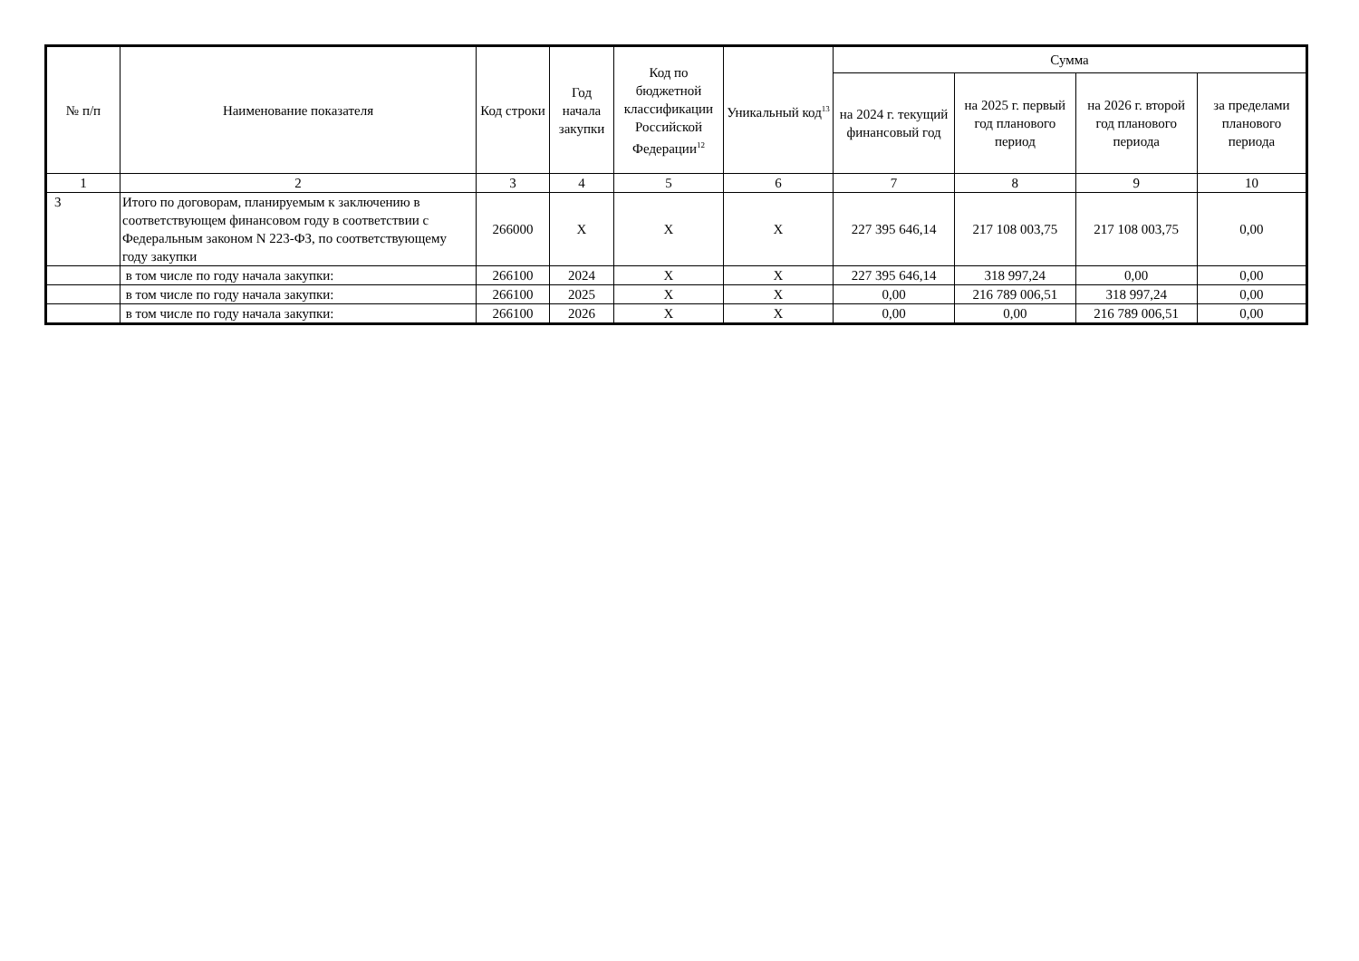| № п/п | Наименование показателя | Код строки | Год начала закупки | Код по бюджетной классификации Российской Федерации<sup>12</sup> | Уникальный код<sup>13</sup> | Сумма | | | |
| --- | --- | --- | --- | --- | --- | --- | --- | --- | --- |
| | | | | | | на 2024 г. текущий финансовый год | на 2025 г. первый год планового период | на 2026 г. второй год планового периода | за пределами планового периода |
| 1 | 2 | 3 | 4 | 5 | 6 | 7 | 8 | 9 | 10 |
| 3 | Итого по договорам, планируемым к заключению в соответствующем финансовом году в соответствии с Федеральным законом N 223-ФЗ, по соответствующему году закупки | 266000 | X | X | X | 227 395 646,14 | 217 108 003,75 | 217 108 003,75 | 0,00 |
| | в том числе по году начала закупки: | 266100 | 2024 | X | X | 227 395 646,14 | 318 997,24 | 0,00 | 0,00 |
| | в том числе по году начала закупки: | 266100 | 2025 | X | X | 0,00 | 216 789 006,51 | 318 997,24 | 0,00 |
| | в том числе по году начала закупки: | 266100 | 2026 | X | X | 0,00 | 0,00 | 216 789 006,51 | 0,00 |